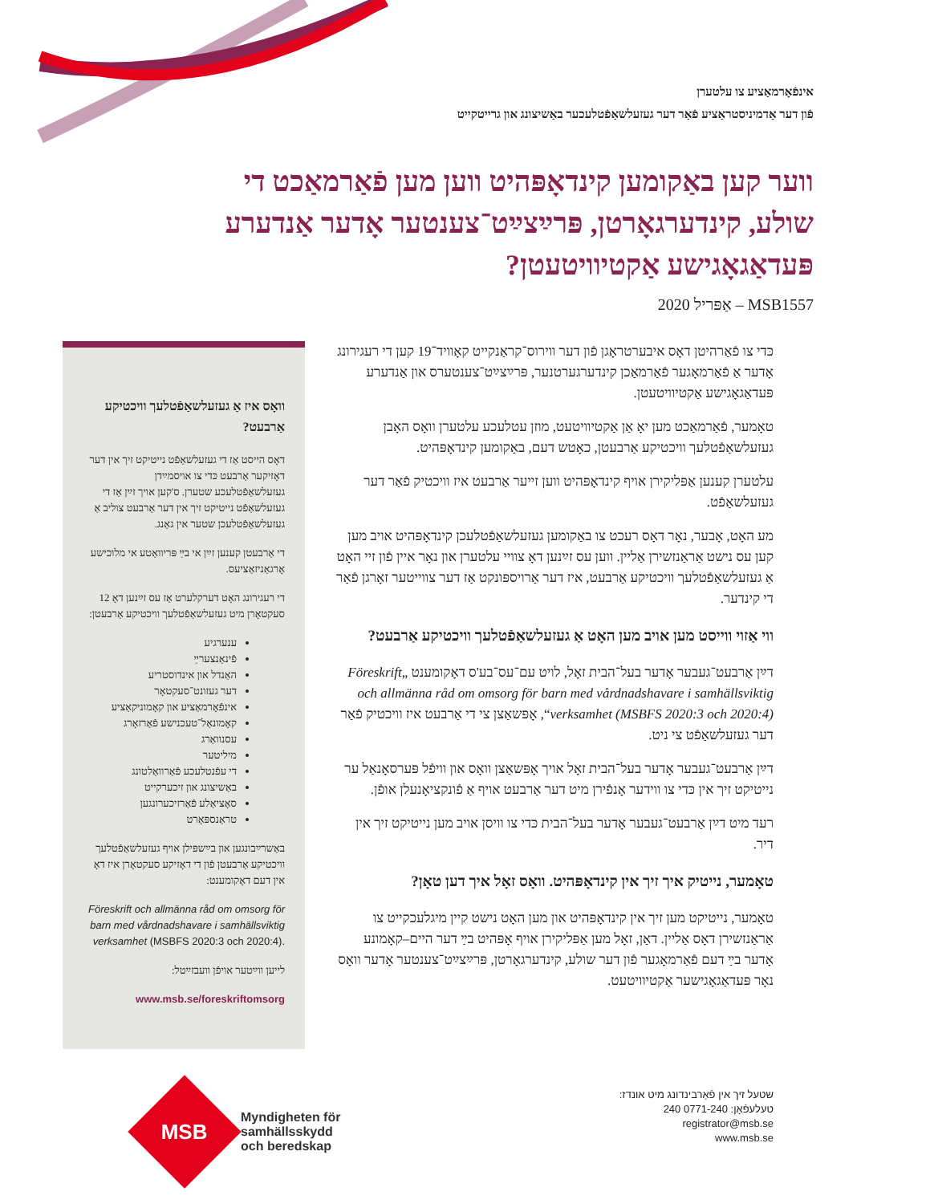אינפֿאָרמאַציע צו עלטערן
פֿון דער אַדמיניסטראַציע פֿאַר דער געזעלשאַפֿטלעכער באַשיצונג און גרייטקייט
ווער קען באַקומען קינדאָפּהיט ווען מען פֿאַרמאַכט די שולע, קינדערגאָרטן, פּרײַצײַט־צענטער אָדער אַנדערע פּעדאַגאָגישע אַקטיוויטעטן?
MSB1557 – אַפּריל 2020
כּדי צו פֿאַרהיטן דאָס איבערטראָגן פֿון דער ווירוס־קראַנקייט קאָוויד־19 קען די רעגירונג אָדער אַ פֿאַרמאָגער פֿאַרמאַכן קינדערגערטנער, פּרײַצײַט־צענטערס און אַנדערע פּעדאַגאָגישע אַקטיוויטעטן.
טאָמער, פֿאַרמאַכט מען יאָ אַן אַקטיוויטעט, מוזן עטלעכע עלטערן וואָס האָבן געזעלשאַפֿטלעך וויכטיקע אַרבעטן, כאָטש דעם, באַקומען קינדאָפּהיט.
עלטערן קענען אַפּליקירן אויף קינדאָפּהיט ווען זייער אַרבעט איז וויכטיק פֿאַר דער געזעלשאַפֿט.
מע האָט, אָבער, נאָר דאָס רעכט צו באַקומען געזעלשאַפֿטלעכן קינדאָפּהיט אויב מען קען עס נישט אַראַנזשירן אַליין. ווען עס זײַנען דאָ צוויי עלטערן און נאָר איין פֿון זיי האָט אַ געזעלשאַפֿטלעך וויכטיקע אַרבעט, איז דער אַרויספּונקט אַז דער צווייטער זאָרגן פֿאַר די קינדער.
ווי אַזוי ווייסט מען אויב מען האָט אַ געזעלשאַפֿטלעך וויכטיקע אַרבעט?
דײַן אַרבעט־געבער אָדער בעל־הבית זאָל, לויט עם־עס־בע'ס דאָקומענט „Föreskrift och allmänna råd om omsorg för barn med vårdnadshavare i samhällsviktig verksamhet (MSBFS 2020:3 och 2020:4)“, אָפּשאַצן צי די אַרבעט איז וויכטיק פֿאַר דער געזעלשאַפֿט צי ניט.
דײַן אַרבעט־געבער אָדער בעל־הבית זאָל אויך אָפּשאַצן וואָס און וויפֿל פּערסאָנאַל ער נייטיקט זיך אין כּדי צו ווידער אָנפֿירן מיט דער אַרבעט אויף אַ פֿונקציאָנעלן אופֿן.
רעד מיט דײַן אַרבעט־געבער אָדער בעל־הבית כּדי צו וויסן אויב מען נייטיקט זיך אין דיר.
טאָמער, נייטיק איך זיך אין קינדאָפּהיט. וואָס זאָל איך דען טאָן?
טאָמער, נייטיקט מען זיך אין קינדאָפּהיט און מען האָט נישט קיין מיגלעכקייט צו אַראַנזשירן דאָס אַליין. דאַן, זאָל מען אַפּליקירן אויף אָפּהיט בײַ דער היים–קאָמונע אָדער בײַ דעם פֿאַרמאָגער פֿון דער שולע, קינדערגאָרטן, פּרײַצײַט־צענטער אָדער וואָס נאָר פּעדאַגאָגישער אַקטיוויטעט.
וואָס איז אַ געזעלשאַפֿטלעך וויכטיקע אַרבעט?
דאָס הייסט אַז די געזעלשאַפֿט נייטיקט זיך אין דער דאָזיקער אַרבעט כּדי צו אויסמײַדן געזעלשאַפֿטלעכע שטערן. ס'קען אויך זײַן אַז די געזעלשאַפֿט נייטיקט זיך אין דער אַרבעט צוליב אַ געזעלשאַפֿטלעכן שטער אין גאַנג.
די אַרבעטן קענען זײַן אי בײַ פּריוואַטע אי מלוכישע אָרגאַניזאַציעס.
די רעגירונג האָט דערקלערט אַז עס זײַנען דאָ 12 סעקטאָרן מיט געזעלשאַפֿטלעך וויכטיקע אַרבעטן:
ענערגיע
פֿינאַנצערײַ
האַנדל און אינדוסטריע
דער געזונט־סעקטאָר
אינפֿאָרמאַציע און קאָמוניקאַציע
קאָמונאַל־טעכנישע פֿאַרזאָרג
עסנוואַרג
מיליטער
די עפֿנטלעכע פֿאַרוואַלטונג
באַשיצונג און זיכערקייט
סאָציאַלע פֿאַרזיכערונגען
טראַנספּאָרט
באַשרײַבונגען און בײַשפּילן אויף געזעלשאַפֿטלעך וויכטיקע אַרבעטן פֿון די דאָזיקע סעקטאָרן איז דאָ אין דעם דאָקומענט:
Föreskrift och allmänna råd om omsorg för barn med vårdnadshavare i samhällsviktig verksamhet (MSBFS 2020:3 och 2020:4).
לייען ווײַטער אויפֿן וועבזײַטל:
www.msb.se/foreskriftomsorg
MSB
Myndigheten för
samhällsskydd
och beredskap
שטעל זיך אין פֿאַרבינדונג מיט אונדז:
טעלעפֿאָן: 0771-240 240
registrator@msb.se
www.msb.se